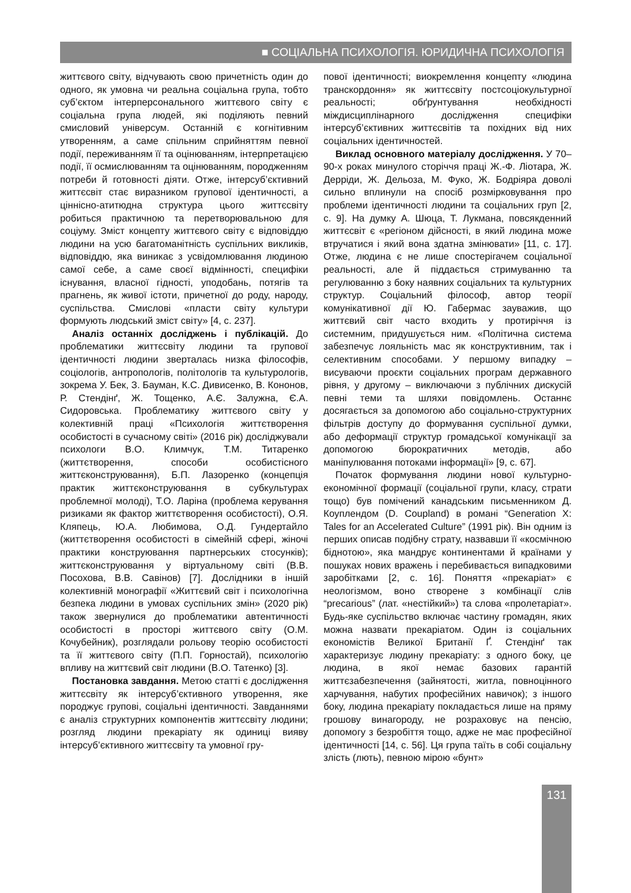■ СОЦІАЛЬНА ПСИХОЛОГІЯ. ЮРИДИЧНА ПСИХОЛОГІЯ
життєвого світу, відчувають свою причетність один до одного, як умовна чи реальна соціальна група, тобто суб’єктом інтерперсонального життєвого світу є соціальна група людей, які поділяють певний смисловий універсум. Останній є когнітивним утворенням, а саме спільним сприйняттям певної події, переживанням її та оцінюванням, інтерпретацією події, її осмислюванням та оцінюванням, породженням потреби й готовності діяти. Отже, інтерсуб’єктивний життєсвіт стає виразником групової ідентичності, а ціннісно-атитюдна структура цього життєсвіту робиться практичною та перетворювальною для соціуму. Зміст концепту життєвого світу є відповіддю людини на усю багатоманітність суспільних викликів, відповіддю, яка виникає з усвідомлювання людиною самої себе, а саме своєї відмінності, специфіки існування, власної гідності, уподобань, потягів та прагнень, як живої істоти, причетної до роду, народу, суспільства. Смислові «пласти світу культури формують людський зміст світу» [4, с. 237].
Аналіз останніх досліджень і публікацій. До проблематики життєсвіту людини та групової ідентичності людини зверталась низка філософів, соціологів, антропологів, політологів та культурологів, зокрема У. Бек, З. Бауман, К.С. Дивисенко, В. Кононов, Р. Стендінґ, Ж. Тощенко, А.Є. Залужна, Є.А. Сидоровська. Проблематику життєвого світу у колективній праці «Психологія життєтворення особистості в сучасному світі» (2016 рік) досліджували психологи В.О. Климчук, Т.М. Титаренко (життєтворення, способи особистісного життєконструювання), Б.П. Лазоренко (концепція практик життєконструювання в субкультурах проблемної молоді), Т.О. Ларіна (проблема керування ризиками як фактор життєтворення особистості), О.Я. Кляпець, Ю.А. Любимова, О.Д. Гундертайло (життєтворення особистості в сімейній сфері, жіночі практики конструювання партнерських стосунків); життєконструювання у віртуальному світі (В.В. Посохова, В.В. Савінов) [7]. Дослідники в іншій колективній монографії «Життєвий світ і психологічна безпека людини в умовах суспільних змін» (2020 рік) також звернулися до проблематики автентичності особистості в просторі життєвого світу (О.М. Кочубейник), розглядали рольову теорію особистості та її життєвого світу (П.П. Горностай), психологію впливу на життєвий світ людини (В.О. Татенко) [3].
Постановка завдання. Метою статті є дослідження життєсвіту як інтерсуб’єктивного утворення, яке породжує групові, соціальні ідентичності. Завданнями є аналіз структурних компонентів життєсвіту людини; розгляд людини прекаріату як одиниці вияву інтерсуб’єктивного життєсвіту та умовної гру-
пової ідентичності; виокремлення концепту «людина транскордоння» як життєсвіту постсоціокультурної реальності; обґрунтування необхідності міждисциплінарного дослідження специфіки інтерсуб’єктивних життєсвітів та похідних від них соціальних ідентичностей.
Виклад основного матеріалу дослідження. У 70–90-х роках минулого сторіччя праці Ж.-Ф. Ліотара, Ж. Дерріди, Ж. Дельоза, М. Фуко, Ж. Бодріяра доволі сильно вплинули на спосіб розмірковування про проблеми ідентичності людини та соціальних груп [2, с. 9]. На думку А. Шюца, Т. Лукмана, повсякденний життєсвіт є «регіоном дійсності, в який людина може втручатися і який вона здатна змінювати» [11, с. 17]. Отже, людина є не лише спостерігачем соціальної реальності, але й піддається стримуванню та регулюванню з боку наявних соціальних та культурних структур. Соціальний філософ, автор теорії комунікативної дії Ю. Габермас зауважив, що життєвий світ часто входить у протиріччя із системним, придушується ним. «Політична система забезпечує лояльність мас як конструктивним, так і селективним способами. У першому випадку – висуваючи проєкти соціальних програм державного рівня, у другому – виключаючи з публічних дискусій певні теми та шляхи повідомлень. Останнє досягається за допомогою або соціально-структурних фільтрів доступу до формування суспільної думки, або деформації структур громадської комунікації за допомогою бюрократичних методів, або маніпулювання потоками інформації» [9, с. 67].
Початок формування людини нової культурно-економічної формації (соціальної групи, класу, страти тощо) був помічений канадським письменником Д. Коуплендом (D. Coupland) в романі “Generation X: Tales for an Accelerated Culture” (1991 рік). Він одним із перших описав подібну страту, назвавши її «космічною біднотою», яка мандрує континентами й країнами у пошуках нових вражень і перебивається випадковими заробітками [2, с. 16]. Поняття «прекаріат» є неологізмом, воно створене з комбінації слів “precarious” (лат. «нестійкий») та слова «пролетаріат». Будь-яке суспільство включає частину громадян, яких можна назвати прекаріатом. Один із соціальних економістів Великої Британії Ґ. Стендінґ так характеризує людину прекаріату: з одного боку, це людина, в якої немає базових гарантій життєзабезпечення (зайнятості, житла, повноцінного харчування, набутих професійних навичок); з іншого боку, людина прекаріату покладається лише на пряму грошову винагороду, не розраховує на пенсію, допомогу з безробіття тощо, адже не має професійної ідентичності [14, с. 56]. Ця група таїть в собі соціальну злість (лють), певною мірою «бунт»
131